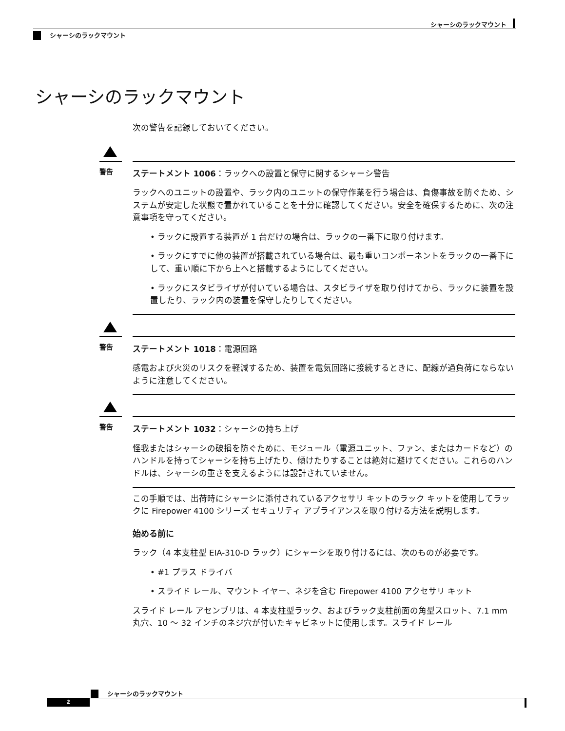シャーシのラックマウント
シャーシのラックマウント
シャーシのラックマウント
次の警告を記録しておいてください。
警告
ステートメント 1006：ラックへの設置と保守に関するシャーシ警告
ラックへのユニットの設置や、ラック内のユニットの保守作業を行う場合は、負傷事故を防ぐため、システムが安定した状態で置かれていることを十分に確認してください。安全を確保するために、次の注意事項を守ってください。
• ラックに設置する装置が 1 台だけの場合は、ラックの一番下に取り付けます。
• ラックにすでに他の装置が搭載されている場合は、最も重いコンポーネントをラックの一番下にして、重い順に下から上へと搭載するようにしてください。
• ラックにスタビライザが付いている場合は、スタビライザを取り付けてから、ラックに装置を設置したり、ラック内の装置を保守したりしてください。
警告
ステートメント 1018：電源回路
感電および火災のリスクを軽減するため、装置を電気回路に接続するときに、配線が過負荷にならないように注意してください。
警告
ステートメント 1032：シャーシの持ち上げ
怪我またはシャーシの破損を防ぐために、モジュール（電源ユニット、ファン、またはカードなど）のハンドルを持ってシャーシを持ち上げたり、傾けたりすることは絶対に避けてください。これらのハンドルは、シャーシの重さを支えるようには設計されていません。
この手順では、出荷時にシャーシに添付されているアクセサリ キットのラック キットを使用してラックに Firepower 4100 シリーズ セキュリティ アプライアンスを取り付ける方法を説明します。
始める前に
ラック（4 本支柱型 EIA-310-D ラック）にシャーシを取り付けるには、次のものが必要です。
• #1 プラス ドライバ
• スライド レール、マウント イヤー、ネジを含む Firepower 4100 アクセサリ キット
スライド レール アセンブリは、4 本支柱型ラック、およびラック支柱前面の角型スロット、7.1 mm 丸穴、10 ～ 32 インチのネジ穴が付いたキャビネットに使用します。スライド レール
シャーシのラックマウント
2